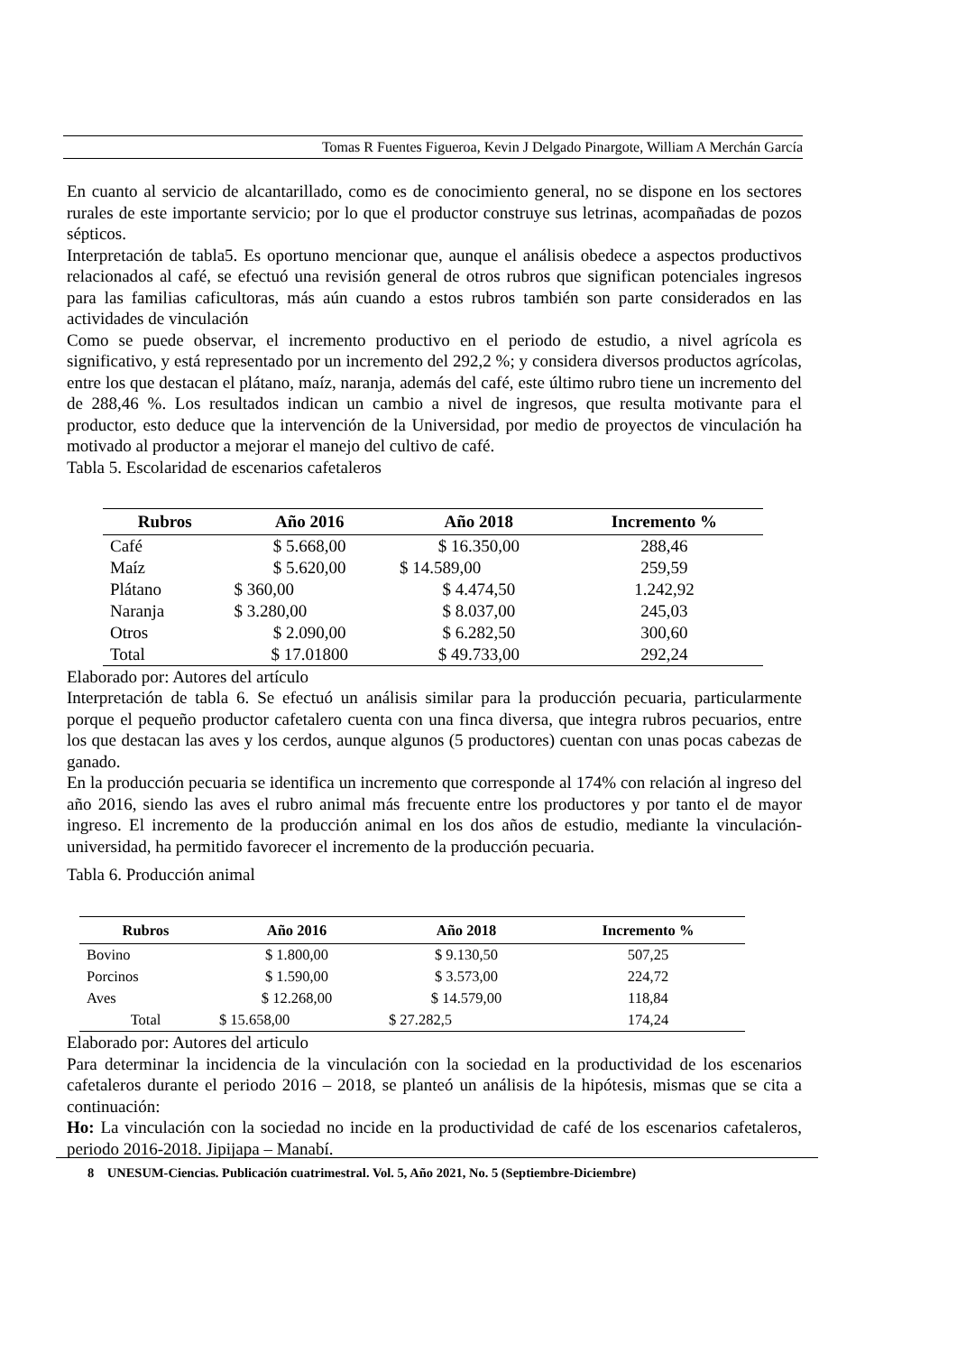Tomas R Fuentes Figueroa, Kevin J Delgado Pinargote, William A Merchán García
En cuanto al servicio de alcantarillado, como es de conocimiento general, no se dispone en los sectores rurales de este importante servicio; por lo que el productor construye sus letrinas, acompañadas de pozos sépticos.
Interpretación de tabla5. Es oportuno mencionar que, aunque el análisis obedece a aspectos productivos relacionados al café, se efectuó una revisión general de otros rubros que significan potenciales ingresos para las familias caficultoras, más aún cuando a estos rubros también son parte considerados en las actividades de vinculación
Como se puede observar, el incremento productivo en el periodo de estudio, a nivel agrícola es significativo, y está representado por un incremento del 292,2 %; y considera diversos productos agrícolas, entre los que destacan el plátano, maíz, naranja, además del café, este último rubro tiene un incremento del de 288,46 %. Los resultados indican un cambio a nivel de ingresos, que resulta motivante para el productor, esto deduce que la intervención de la Universidad, por medio de proyectos de vinculación ha motivado al productor a mejorar el manejo del cultivo de café.
Tabla 5. Escolaridad de escenarios cafetaleros
| Rubros | Año 2016 | Año 2018 | Incremento % |
| --- | --- | --- | --- |
| Café | $ 5.668,00 | $ 16.350,00 | 288,46 |
| Maíz | $ 5.620,00 | $ 14.589,00 | 259,59 |
| Plátano | $ 360,00 | $ 4.474,50 | 1.242,92 |
| Naranja | $ 3.280,00 | $ 8.037,00 | 245,03 |
| Otros | $ 2.090,00 | $ 6.282,50 | 300,60 |
| Total | $ 17.01800 | $ 49.733,00 | 292,24 |
Elaborado por: Autores del artículo
Interpretación de tabla 6. Se efectuó un análisis similar para la producción pecuaria, particularmente porque el pequeño productor cafetalero cuenta con una finca diversa, que integra rubros pecuarios, entre los que destacan las aves y los cerdos, aunque algunos (5 productores) cuentan con unas pocas cabezas de ganado.
En la producción pecuaria se identifica un incremento que corresponde al 174% con relación al ingreso del año 2016, siendo las aves el rubro animal más frecuente entre los productores y por tanto el de mayor ingreso. El incremento de la producción animal en los dos años de estudio, mediante la vinculación-universidad, ha permitido favorecer el incremento de la producción pecuaria.
Tabla 6. Producción animal
| Rubros | Año 2016 | Año 2018 | Incremento % |
| --- | --- | --- | --- |
| Bovino | $ 1.800,00 | $ 9.130,50 | 507,25 |
| Porcinos | $ 1.590,00 | $ 3.573,00 | 224,72 |
| Aves | $ 12.268,00 | $ 14.579,00 | 118,84 |
| Total | $ 15.658,00 | $ 27.282,5 | 174,24 |
Elaborado por: Autores del articulo
Para determinar la incidencia de la vinculación con la sociedad en la productividad de los escenarios cafetaleros durante el periodo 2016 – 2018, se planteó un análisis de la hipótesis, mismas que se cita a continuación:
Ho: La vinculación con la sociedad no incide en la productividad de café de los escenarios cafetaleros, periodo 2016-2018. Jipijapa – Manabí.
8 UNESUM-Ciencias. Publicación cuatrimestral. Vol. 5, Año 2021, No. 5 (Septiembre-Diciembre)